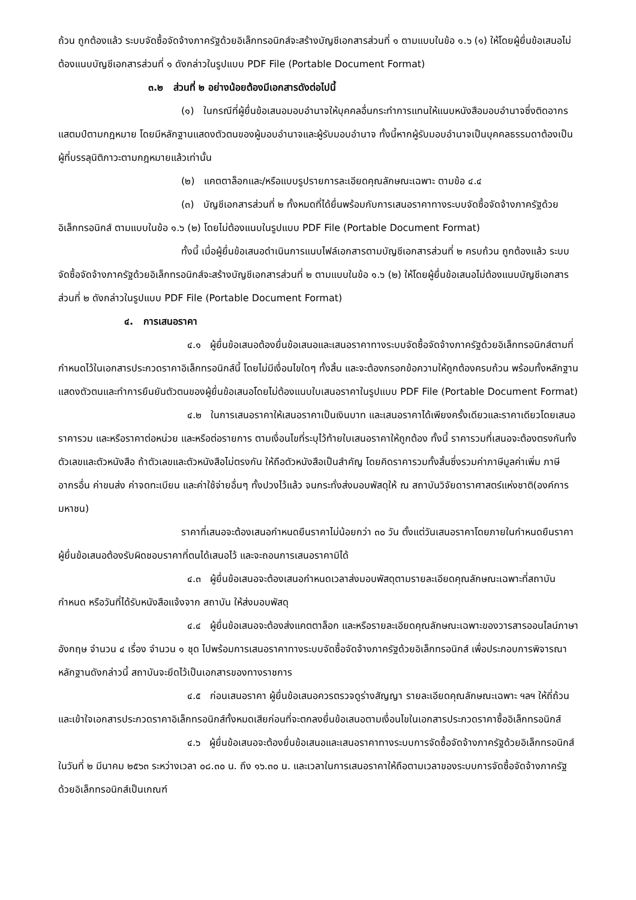ถ้วน ถูกต้องแล้ว ระบบจัดซื้อจัดจ้างภาครัฐด้วยอิเล็กทรอนิกส์จะสร้างบัญชีเอกสารส่วนที่ ๑ ตามแบบในข้อ ๑.๖ (๑) ให้โดยผู้ยื่นข้อเสนอไม่ต้องแนบบัญชีเอกสารส่วนที่ ๑ ดังกล่าวในรูปแบบ PDF File (Portable Document Format)
๓.๒ ส่วนที่ ๒ อย่างน้อยต้องมีเอกสารดังต่อไปนี้
(๑) ในกรณีที่ผู้ยื่นข้อเสนอมอบอำนาจให้บุคคลอื่นกระทำการแทนให้แนบหนังสือมอบอำนาจซึ่งติดอากรแสตมป์ตามกฎหมาย โดยมีหลักฐานแสดงตัวตนของผู้มอบอำนาจและผู้รับมอบอำนาจ ทั้งนี้หากผู้รับมอบอำนาจเป็นบุคคลธรรมดาต้องเป็นผู้ที่บรรลุนิติภาวะตามกฎหมายแล้วเท่านั้น
(๒) แคตตาล็อกและ/หรือแบบรูปรายการละเอียดคุณลักษณะเฉพาะ ตามข้อ ๔.๔
(๓) บัญชีเอกสารส่วนที่ ๒ ทั้งหมดที่ได้ยื่นพร้อมกับการเสนอราคาทางระบบจัดซื้อจัดจ้างภาครัฐด้วยอิเล็กทรอนิกส์ ตามแบบในข้อ ๑.๖ (๒) โดยไม่ต้องแนบในรูปแบบ PDF File (Portable Document Format)
ทั้งนี้ เมื่อผู้ยื่นข้อเสนอดำเนินการแนบไฟล์เอกสารตามบัญชีเอกสารส่วนที่ ๒ ครบถ้วน ถูกต้องแล้ว ระบบจัดซื้อจัดจ้างภาครัฐด้วยอิเล็กทรอนิกส์จะสร้างบัญชีเอกสารส่วนที่ ๒ ตามแบบในข้อ ๑.๖ (๒) ให้โดยผู้ยื่นข้อเสนอไม่ต้องแนบบัญชีเอกสารส่วนที่ ๒ ดังกล่าวในรูปแบบ PDF File (Portable Document Format)
๔. การเสนอราคา
๔.๑ ผู้ยื่นข้อเสนอต้องยื่นข้อเสนอและเสนอราคาทางระบบจัดซื้อจัดจ้างภาครัฐด้วยอิเล็กทรอนิกส์ตามที่กำหนดไว้ในเอกสารประกวดราคาอิเล็กทรอนิกส์นี้ โดยไม่มีเงื่อนไขใดๆ ทั้งสิ้น และจะต้องกรอกข้อความให้ถูกต้องครบถ้วน พร้อมทั้งหลักฐานแสดงตัวตนและทำการยืนยันตัวตนของผู้ยื่นข้อเสนอโดยไม่ต้องแนบใบเสนอราคาในรูปแบบ PDF File (Portable Document Format)
๔.๒ ในการเสนอราคาให้เสนอราคาเป็นเงินบาท และเสนอราคาได้เพียงครั้งเดียวและราคาเดียวโดยเสนอราคารวม และหรือราคาต่อหน่วย และหรือต่อรายการ ตามเงื่อนไขที่ระบุไว้ท้ายใบเสนอราคาให้ถูกต้อง ทั้งนี้ ราคารวมที่เสนอจะต้องตรงกันทั้งตัวเลขและตัวหนังสือ ถ้าตัวเลขและตัวหนังสือไม่ตรงกัน ให้ถือตัวหนังสือเป็นสำคัญ โดยคิดราคารวมทั้งสิ้นซึ่งรวมค่าภาษีมูลค่าเพิ่ม ภาษีอากรอื่น ค่าขนส่ง ค่าจดทะเบียน และค่าใช้จ่ายอื่นๆ ทั้งปวงไว้แล้ว จนกระทั่งส่งมอบพัสดุให้ ณ สถาบันวิจัยดาราศาสตร์แห่งชาติ(องค์การมหาชน)
ราคาที่เสนอจะต้องเสนอกำหนดยืนราคาไม่น้อยกว่า ๓๐ วัน ตั้งแต่วันเสนอราคาโดยภายในกำหนดยืนราคา ผู้ยื่นข้อเสนอต้องรับผิดชอบราคาที่ตนได้เสนอไว้ และจะถอนการเสนอราคามิได้
๔.๓ ผู้ยื่นข้อเสนอจะต้องเสนอกำหนดเวลาส่งมอบพัสดุตามรายละเอียดคุณลักษณะเฉพาะที่สถาบันกำหนด หรือวันที่ได้รับหนังสือแจ้งจาก สถาบัน ให้ส่งมอบพัสดุ
๔.๔ ผู้ยื่นข้อเสนอจะต้องส่งแคตตาล็อก และหรือรายละเอียดคุณลักษณะเฉพาะของวารสารออนไลน์ภาษาอังกฤษ จำนวน ๔ เรื่อง จำนวน ๑ ชุด ไปพร้อมการเสนอราคาทางระบบจัดซื้อจัดจ้างภาครัฐด้วยอิเล็กทรอนิกส์ เพื่อประกอบการพิจารณา หลักฐานดังกล่าวนี้ สถาบันจะยึดไว้เป็นเอกสารของทางราชการ
๔.๕ ก่อนเสนอราคา ผู้ยื่นข้อเสนอควรตรวจดูร่างสัญญา รายละเอียดคุณลักษณะเฉพาะ ฯลฯ ให้ถี่ถ้วนและเข้าใจเอกสารประกวดราคาอิเล็กทรอนิกส์ทั้งหมดเสียก่อนที่จะตกลงยื่นข้อเสนอตามเงื่อนไขในเอกสารประกวดราคาซื้ออิเล็กทรอนิกส์
๔.๖ ผู้ยื่นข้อเสนอจะต้องยื่นข้อเสนอและเสนอราคาทางระบบการจัดซื้อจัดจ้างภาครัฐด้วยอิเล็กทรอนิกส์ในวันที่ ๒ มีนาคม ๒๕๖๓ ระหว่างเวลา ๐๘.๓๐ น. ถึง ๑๖.๓๐ น. และเวลาในการเสนอราคาให้ถือตามเวลาของระบบการจัดซื้อจัดจ้างภาครัฐด้วยอิเล็กทรอนิกส์เป็นเกณฑ์